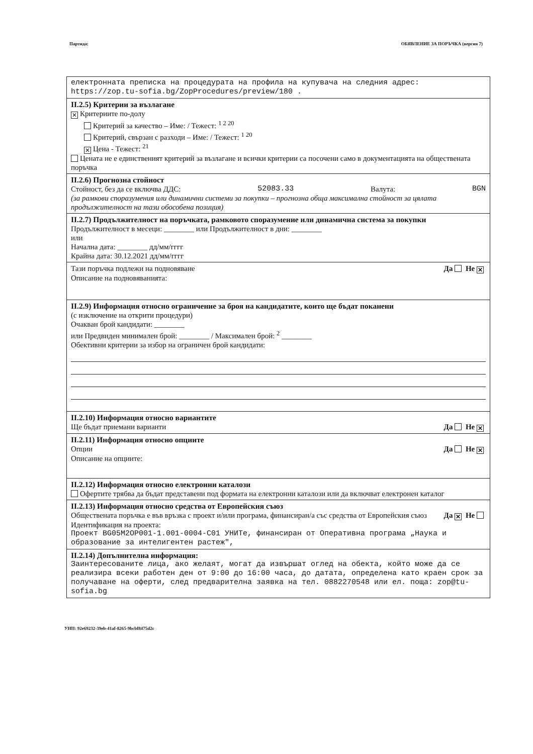Партида: ОБЯВЛЕНИЕ ЗА ПОРЪЧКА (версия 7)
електронната преписка на процедурата на профила на купувача на следния адрес: https://zop.tu-sofia.bg/ZopProcedures/preview/180 .
II.2.5) Критерии за възлагане
✕ Критериите по-долу
Критерий за качество – Име: / Тежест: <sup>1 2 20</sup>
Критерий, свързан с разходи – Име: / Тежест: <sup>1 20</sup>
✕ Цена - Тежест: <sup>21</sup>
Цената не е единственият критерий за възлагане и всички критерии са посочени само в документацията на обществената поръчка
II.2.6) Прогнозна стойност
Стойност, без да се включва ДДС: 52083.33 Валута: BGN
(за рамкови споразумения или динамични системи за покупки – прогнозна обща максимална стойност за цялата продължителност на тази обособена позиция)
II.2.7) Продължителност на поръчката, рамковото споразумение или динамична система за покупки
Продължителност в месеци: ________ или Продължителност в дни: ________
или
Начална дата: ________ дд/мм/гггг
Крайна дата: 30.12.2021 дд/мм/гггг
Тази поръчка подлежи на подновяване Да Не ✕
Описание на подновяванията:
II.2.9) Информация относно ограничение за броя на кандидатите, които ще бъдат поканени
(с изключение на открити процедури)
Очакван брой кандидати: ________
или Предвиден минимален брой: ________ / Максимален брой: <sup>2</sup> ________
Обективни критерии за избор на ограничен брой кандидати:
II.2.10) Информация относно вариантите
Ще бъдат приемани варианти Да Не ✕
II.2.11) Информация относно опциите
Опции Да Не ✕
Описание на опциите:
II.2.12) Информация относно електронни каталози
Офертите трябва да бъдат представени под формата на електронни каталози или да включват електронен каталог
II.2.13) Информация относно средства от Европейския съюз
Обществената поръчка е във връзка с проект и/или програма, финансиран/а със средства от Европейския съюз Да ✕ Не
Идентификация на проекта:
Проект BG05M2OP001-1.001-0004-C01 УНИТе, финансиран от Оперативна програма „Наука и образование за интелигентен растеж",
II.2.14) Допълнителна информация:
Заинтересованите лица, ако желаят, могат да извършат оглед на обекта, който може да се реализира всеки работен ден от 9:00 до 16:00 часа, до датата, определена като краен срок за получаване на оферти, след предварителна заявка на тел. 0882270548 или ел. поща: zop@tu-sofia.bg
УНП: 92e69232-39eb-41af-8265-9bcbf8475d2c